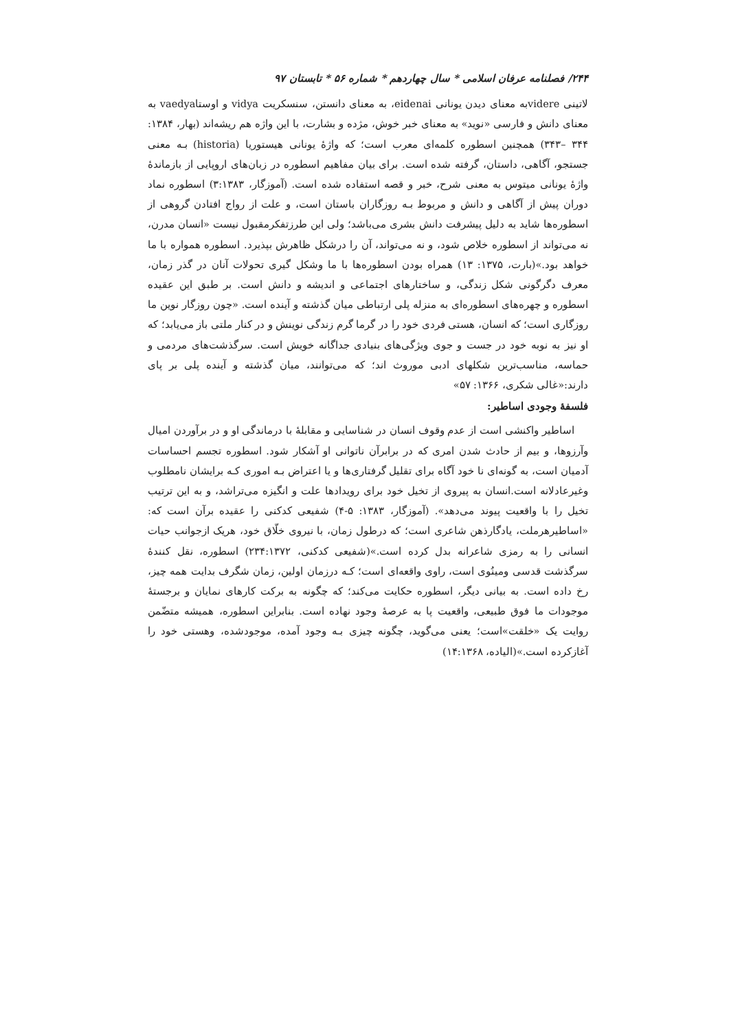۲۴۴/ فصلنامه عرفان اسلامی * سال چهاردهم * شماره ۵۶ * تابستان ۹۷
لاتینی videreبه معنای دیدن یونانی eidenai، به معنای دانستن، سنسکریت vidya و اوستاvaedya به معنای دانش و فارسی «نوید» به معنای خبر خوش، مژده و بشارت، با این واژه هم ریشه‌اند (بهار، ۱۳۸۴: ۳۴۴ –۳۴۳) همچنین اسطوره کلمه‌ای معرب است؛ که واژهٔ یونانی هیستوریا (historia) بـه معنی جستجو، آگاهی، داستان، گرفته شده است. برای بیان مفاهیم اسطوره در زبان‌های اروپایی از بازماندهٔ واژهٔ یونانی میتوس به معنی شرح، خبر و قصه استفاده شده است. (آموزگار، ۳:۱۳۸۳) اسطوره نماد دوران پیش از آگاهی و دانش و مربوط بـه روزگاران باستان است، و علت از رواج افتادن گروهی از اسطوره‌ها شاید به دلیل پیشرفت دانش بشری می‌باشد؛ ولی این طرزتفکرمقبول نیست «انسان مدرن، نه می‌تواند از اسطوره خلاص شود، و نه می‌تواند، آن را درشکل ظاهرش بپذیرد. اسطوره همواره با ما خواهد بود.»(بارت، ۱۳۷۵: ۱۳) همراه بودن اسطوره‌ها با ما وشکل گیری تحولات آنان در گذر زمان، معرف دگرگونی شکل زندگی، و ساختارهای اجتماعی و اندیشه و دانش است. بر طبق این عقیده اسطوره و چهره‌های اسطوره‌ای به منزله پلی ارتباطی میان گذشته و آینده است. «چون روزگار نوین ما روزگاری است؛ که انسان، هستی فردی خود را در گرما گرم زندگی نوینش و در کنار ملتی باز می‌یابد؛ که او نیز به نوبه خود در جست و جوی ویژگی‌های بنیادی جداگانه خویش است. سرگذشت‌های مردمی و حماسه، مناسب‌ترین شکلهای ادبی موروث اند؛ که می‌توانند، میان گذشته و آینده پلی بر پای دارند:«غالی شکری، ۱۳۶۶: ۵۷»
فلسفهٔ وجودی اساطیر:
اساطیر واکنشی است از عدم وقوف انسان در شناسایی و مقابلهٔ با درماندگی او و در برآوردن امیال وآرزوها، و بیم از حادث شدن امری که در برابرآن ناتوانی او آشکار شود. اسطوره تجسم احساسات آدمیان است، به گونه‌ای نا خود آگاه برای تقلیل گرفتاری‌ها و یا اعتراض بـه اموری کـه برایشان نامطلوب وغیرعادلانه است.انسان به پیروی از تخیل خود برای رویدادها علت و انگیزه می‌تراشد، و به این ترتیب تخیل را با واقعیت پیوند می‌دهد». (آموزگار، ۱۳۸۳: ۵-۴) شفیعی کدکنی را عقیده برآن است که: «اساطیرهرملت، یادگارذهن شاعری است؛ که درطول زمان، با نیروی خلّاق خود، هریک ازجوانب حیات انسانی را به رمزی شاعرانه بدل کرده است.»(شفیعی کدکنی، ۲۳۴:۱۳۷۲) اسطوره، نقل کنندهٔ سرگذشت قدسی ومینُوی است، راوی واقعه‌ای است؛ کـه درزمان اولین، زمان شگرف بدایت همه چیز، رخ داده است. به بیانی دیگر، اسطوره حکایت می‌کند؛ که چگونه به برکت کارهای نمایان و برجستهٔ موجودات ما فوق طبیعی، واقعیت پا به عرصهٔ وجود نهاده است. بنابراین اسطوره، همیشه متضّمن روایت یک «خلقت»است؛ یعنی می‌گوید، چگونه چیزی بـه وجود آمده، موجودشده، وهستی خود را آغازکرده است.»(الیاده، ۱۴:۱۳۶۸)